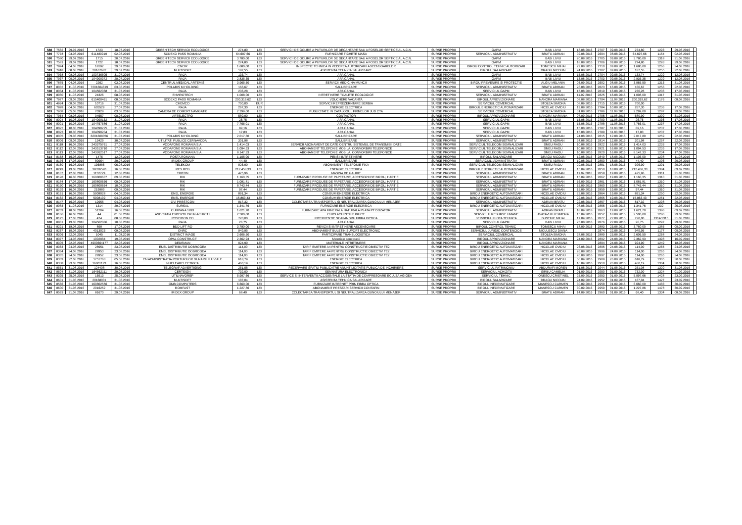| 588 | 7582 | 29.07.2016 | 1723 | 18.07.2016 | GREEN TECH SERVICII ECOLOGICE | 274,80 | LEI | SERVICII DE GOLIRE A PUTURILOR DE DECANTARE SAU A FOSELOR SEPTICE AL A.C.N. | SURSE PROPRII | GAPM | BABI LIVIU | 18.08.2016 | 2707 | 09.08.2016 | 274,80 | 1293 | 29.08.2016 | |
| 589 | 7778 | 03.08.2016 | 611489919 | 02.08.2016 | SODEXO PASS ROMANIA | 64.697,66 | LEI | FURNIZARE TICHETE MASA | SURSE PROPRII | SERVICIUL ADMINISTRATIV | BRATU ADRIAN | 02.08.2016 | 2694 | 08.08.2016 | 64.697,66 | 1154 | 02.08.2016 | |
| 590 | 7580 | 29.07.2016 | 1715 | 20.07.2016 | GREEN TECH SERVICII ECOLOGICE | 3.780,00 | LEI | SERVICII DE GOLIRE A PUTURILOR DE DECANTARE SAU A FOSELOR SEPTICE AL A.C.N. | SURSE PROPRII | GAPM | BABI LIVIU | 20.08.2016 | 2705 | 09.08.2016 | 3.780,00 | 1318 | 31.08.2016 | |
| 591 | 7581 | 29.07.2016 | 1722 | 18.07.2016 | GREEN TECH SERVICII ECOLOGICE | 274,80 | LEI | SERVICII DE GOLIRE A PUTURILOR DE DECANTARE SAU A FOSELOR SEPTICE AL A.C.N. | SURSE PROPRII | GAPM | BABI LIVIU | 18.08.2016 | 2706 | 09.08.2016 | 274,80 | 1293 | 29.08.2016 | |
| 592 | 7874 | 04.08.2016 | 18192 | 29.07.2016 | CNCIR | 1.680,00 | LEI | INSPECTIE TEHNICA IN VEDEREA AUTORIZARII ASCENSOARELOR | SURSE PROPRII | BIROU CONTROL TEHNIC AUTORIZARI | TOMESCU MIHAI | 29.08.2016 | 2710 | 09.08.2016 | 1.680,00 | 1266 | 24.08.2016 | |
| 593 | 7918 | 08.08.2016 | 20167682 | 29.07.2016 | MULTISOFT | 187,55 | LEI | ASISTENTA TEHNICA SALARIZARE | SURSE PROPRII | BIROUL SALARIZARE | DRAGU NICOLIN | 24.08.2016 | 2702 | 09.08.2016 | 187,55 | 1255 | 22.08.2016 | |
| 594 | 7938 | 08.08.2016 | 103736505 | 31.07.2016 | RAJA | 133,74 | LEI | APA CANAL | SURSE PROPRII | GAPM | BABI LIVIU | 15.08.2016 | 2704 | 09.08.2016 | 133,74 | 1229 | 12.08.2016 | |
| 595 | 7937 | 09.08.2016 | 104900372 | 28.07.2016 | RAJA | 2.835,35 | LEI | APA CANAL | SURSE PROPRII | GAPM | BABI LIVIU | 13.08.2016 | 2703 | 09.08.2016 | 2.835,35 | 1229 | 12.08.2016 | |
| 596 | 7875 | 04.08.2016 | 2262 | 03.08.2016 | CENTRUL MEDICAL ARTEMIS | 3.965,50 | LEI | SERVICII MEDICINA MUNCII | SURSE PROPRII | BIROU PREVENIRE SI PROTECTIE | ALGIU MELANIA | 03.09.2016 | 2692 | 08.08.2016 | 3.965,50 | 1313 | 31.08.2016 | |
| 597 | 8082 | 11.08.2016 | 7201604619 | 03.08.2016 | POLARIS M HOLDING | 166,67 | LEI | SALUBRIZARE | SURSE PROPRII | SERVICIUL ADMINISTRATIV | BRATU ADRIAN | 26.08.2016 | 2823 | 16.08.2016 | 166,67 | 1256 | 22.08.2016 | |
| 598 | 8084 | 11.08.2016 | 104562068 | 31.07.2016 | RAJA | 236,28 | LEI | APA CANAL | SURSE PROPRII | SERVICIUL GAPM | BABI LIVIU | 15.08.2016 | 2819 | 16.08.2016 | 236,28 | 1236 | 17.08.2016 | |
| 599 | 8080 | 11.08.2016 | 24326 | 08.08.2016 | ENVIROTECH | 1.008,00 | LEI | INTRETINERE TOALETE ECOLOGICE | SURSE PROPRII | SERVICIUL ADMINISTRATIV | BRATU ADRIAN | 11.09.2016 | 2825 | 16.08.2016 | 1.008,00 | 1317 | 31.08.2016 | |
| 600 | 7977 | 09.08.2016 | 615400461 | 08.08.2016 | SODEXO PASS ROMANIA | 200.319,62 | LEI | VOUCHERE VACANTA | SURSE PROPRII | BIROUL APROVIZIONARE | NANORA MARIANA | 08.08.2016 | 2794 | 11.08.2016 | 200.319,62 | 1176 | 08.08.2016 | |
| 601 | 4924 | 08.08.2016 | 10716 | 31.07.2016 | CHEMCO | 700,00 | EUR | SERVICII REPREZERNTARE SERBIA | SURSE PROPRII | SERVICIUL COMERCIAL | STOLEA SIMONA | 08.09.2016 | 2715 | 10.08.2016 | 700,00 | | | |
| 602 | 7878 | 04.08.2016 | 605529 | 27.07.2016 | RAJA | 267,30 | LEI | ENERGIE ELECTRICA | SURSE PROPRII | BIROUL ENERGETIC AUTOMATIZARI | NICOLAE OVIDIU | 19.08.2016 | 2784 | 10.08.2016 | 267,30 | 1236 | 17.08.2016 | |
| 603 | 7908 | 05.08.2016 | 70928 | 03.08.2016 | CAMERA DE COMERT NAVIGATIE | 2.299,00 | LEI | PUBLICITATE IN CATALOGUL FIRMELOR JUD CTA | SURSE PROPRII | SERVICIUL COMERCIAL | STOLEA SIMONA | 31.08.2016 | 2786 | 11.08.2016 | 2.299,00 | 1287 | 29.08.2016 | |
| 604 | 7954 | 08.08.2016 | 94557 | 08.08.2016 | ARTELECTRO | 580,90 | LEI | CONTACTOR | SURSE PROPRII | BIROUL APROVIZIONARE | NANORA MARIANA | 07.09.2016 | 2796 | 11.08.2016 | 580,90 | 1309 | 31.08.2016 | |
| 605 | 8024 | 10.08.2016 | 104090132 | 31.07.2016 | RAJA | 26,75 | LEI | APA CANAL | SURSE PROPRII | SERVICIUL GAPM | BABI LIVIU | 15.08.2016 | 2790 | 11.08.2016 | 26,75 | 1236 | 17.08.2016 | |
| 606 | 8021 | 10.08.2016 | 104757586 | 31.07.2016 | RAJA | 7.766,01 | LEI | APA CANAL | SURSE PROPRII | SERVICIUL GAPM | BABI LIVIU | 15.08.2016 | 2788 | 11.08.2016 | 7.766,01 | 1237 | 17.08.2016 | |
| 607 | 8022 | 10.08.2016 | 104090225 | 31.07.2016 | RAJA | 89,16 | LEI | APA CANAL | SURSE PROPRII | SERVICIUL GAPM | BABI LIVIU | 15.08.2016 | 2787 | 11.08.2016 | 89,16 | 1237 | 17.08.2016 | |
| 608 | 8023 | 10.08.2016 | 104090204 | 31.07.2016 | RAJA | 17,83 | LEI | APA CANAL | SURSE PROPRII | SERVICIUL GAPM | BABI LIVIU | 15.08.2016 | 2789 | 11.08.2016 | 17,83 | 1237 | 17.08.2016 | |
| 609 | 8005 | 09.08.2016 | 6201608356 | 31.07.2016 | POLARIS M HOLDING | 2.017,80 | LEI | SALUBRIZARE | SURSE PROPRII | SERVICIUL ADMINISTRATIV | BRATU ADRIAN | 24.08.2016 | 2815 | 12.08.2016 | 2.017,80 | 1259 | 22.08.2016 | |
| 610 | 8006 | 09.08.2016 | 13429 | 30.07.2016 | UTILITATI PUBLICE CERNAVODA | 301,98 | LEI | SALUBRIZARE | SURSE PROPRII | SERVICIUL ADMINISTRATIV | BRATU ADRIAN | 24.08.2016 | 2814 | 12.08.2016 | 301,98 | 1257 | 22.08.2016 | |
| 611 | 8118 | 16.08.2016 | 243375761 | 27.07.2016 | VODAFONE ROMANIA S.A. | 1.414,03 | LEI | SERVICII ABONAMENT DE DATE OENTRU SISTEMUL DE TRANSMISII DATE | SURSE PROPRII | SERVICIUL TELECOM SEMNALIZARI | SMEU RADU | 10.08.2016 | 2822 | 16.08.2016 | 1.414,03 | 1233 | 17.08.2016 | |
| 612 | 8112 | 12.08.2016 | 243513710 | 27.07.2016 | VODAFONE ROMANIA S.A. | 1.094,53 | LEI | ABONAMENT TELEFONIE MOBILA, CONVORBIRI TELEFONICE | SURSE PROPRII | SERVICIUL TELECOM SEMNALIZARI | SMEU RADU | 10.08.2016 | 2821 | 16.08.2016 | 1.094,53 | 1235 | 17.08.2016 | |
| 613 | 8113 | 12.08.2016 | 243262517 | 27.07.2016 | VODAFONE ROMANIA S.A. | 8.147,33 | LEI | ABONAMENT TELEFONIE MOBILA, CONVORBIRI TELEFONICE | SURSE PROPRII | SERVICIUL TELECOM SEMNALIZARI | SMEU RADU | 10.08.2016 | 2820 | 16.08.2016 | 8.147,33 | 1234 | 17.08.2016 | |
| 614 | 8158 | 16.08.2016 | 1476 | 12.08.2016 | POSTA ROMANA | 1.105,00 | LEI | PENSII INTRETINERE | SURSE PROPRII | BIROUL SALARIZARE | DRAGU NICOLIN | 12.08.2016 | 2849 | 18.08.2016 | 1.105,00 | 1208 | 11.08.2016 | |
| 615 | 8176 | 17.08.2016 | 80964 | 29.07.2016 | IRIDEX GROUP | 44,40 | LEI | SALUBRIZARE | SURSE PROPRII | SERVICIUL; ADMINISTRATIV | BRATU ADRIAN | 19.08.2016 | 2850 | 18.08.2016 | 44,40 | 1296 | 29.08.2016 | |
| 616 | 8160 | 16.08.2016 | 136886 | 06.08.2016 | TELEKOM | 926,90 | LEI | ABONAMENT TELEFONIE FIXA | SURSE PROPRII | SERVICIUL TELECOM SEMNALIZARI | SMEU RADU | 29.08.2016 | 2851 | 18.08.2016 | 926,90 | 1301 | 29.08.2016 | |
| 617 | 8249 | 19.08.2016 | 38326570 | 16.08.2016 | RCS RDS | 212.458,33 | LEI | ENERGIE ELECTRICA | SURSE PROPRII | BIROUL ENERGETIC AUTOMATIZARI | NICOLAE OVIDIU | 15.09.2016 | 2850 | 18.08.2016 | 212.458,33 | 1384 | 09.09.2016 | |
| 618 | 8107 | 12.08.2016 | 1152729 | 12.08.2016 | TRITON | 425,96 | LEI | MASINA DE GAURIT | SURSE PROPRII | SERVICIUL ADMINISTRATIV | BRATU ADRIAN | 11.09.2016 | 2858 | 19.08.2016 | 425,96 | 1311 | 31.08.2016 | |
| 619 | 8128 | 16.08.2016 | 160800637 | 09.08.2016 | RIK | 1.160,35 | LEI | FURNIZARE PRODUSE DE PAPETARIE, ACCESORII DE BIROU, HARTIE | SURSE PROPRII | SERVICIUL ADMINISTRATIV | BRATU ADRIAN | 15.09.2016 | 2862 | 19.08.2016 | 1.160,35 | 1310 | 31.08.2016 | |
| 620 | 8184 | 17.08.2016 | 160800636 | 09.08.2016 | RIK | 1.081,81 | LEI | FURNIZARE PRODUSE DE PAPETARIE, ACCESORII DE BIROU, HARTIE | SURSE PROPRII | SERVICIUL ADMINISTRATIV | BRATU ADRIAN | 16.09.2016 | 2861 | 19.08.2016 | 1.081,81 | 1310 | 31.08.2016 | |
| 621 | 8130 | 16.08.2016 | 160800654 | 10.08.2016 | RIK | 8.743,44 | LEI | FURNIZARE PRODUSE DE PAPETARIE, ACCESORII DE BIROU, HARTIE | SURSE PROPRII | SERVICIUL ADMINISTRATIV | BRATU ADRIAN | 15.09.2016 | 2860 | 19.08.2016 | 8.743,44 | 1310 | 31.08.2016 | |
| 622 | 8129 | 16.08.2016 | 219989 | 09.08.2016 | RIK | 97,44 | LEI | FURNIZARE PRODUSE DE PAPETARIE, ACCESORII DE BIROU, HARTIE | SURSE PROPRII | SERVICIUL ADMINISTRATIV | BRATU ADRIAN | 15.09.2016 | 2859 | 19.08.2016 | 97,44 | 1310 | 31.08.2016 | |
| 623 | 8161 | 16.08.2016 | 5908028 | 04.08.2016 | ENEL ENERGIE | 891,34 | LEI | CONSUM ENERGIE ELECTRICA | SURSE PROPRII | BIROU ENERGETIC AUTOMATIZARI | NICOLAE OVIDIU | 22.08.2016 | 2864 | 19.08.2016 | 891,34 | 1250 | 22.08.2016 | |
| 624 | 8162 | 16.08.2016 | 5908139 | 04.08.2016 | ENEL ENERGIE | 15.863,43 | LEI | CONSUM ENERGIE ELECTRICA | SURSE PROPRII | BIROU ENERGETIC AUTOMATIZARI | NICOLAE OVIDIU | 22.08.2016 | 2865 | 19.08.2016 | 15.863,43 | 1251 | 22.08.2016 | |
| 625 | 8147 | 16.08.2016 | 12955 | 04.08.2016 | OVI PRESTCON | 817,32 | LEI | COLECTAREA TRANSPORTUL SI NEUTRALIZAREA GUNOIULUI MENAJER | SURSE PROPRII | SERVICIUL ADMINISTRATIV | ADRIAN BRATU | 22.08.2016 | 2857 | 19.08.2016 | 817,32 | 1298 | 29.08.2016 | |
| 626 | 8083 | 11.08.2016 | 1314 | 29.07.2016 | SURSAL | 1.341,76 | LEI | FURNIZARE ENERGIE ELECREICA | SURSE PROPRII | BIROU ENERGETIC AUTOMATIZARI | NICOLAE OVIDIU | 08.08.2016 | 2855 | 19.08.2016 | 1.341,76 | 232 | 25.08.2016 | |
| 627 | 8209 | 18.08.2016 | 51204 | 16.08.2016 | CUMPANA 1993 | 1.621,70 | LEI | FURNIZARE APA MINERALA NATURALA PLATA PT DOZATOR | SURSE PROPRII | SERVICIUL ADMINISTRATIV | ADRIAN BRATU | 18.09.2018 | 2863 | 19.08.2016 | 1.621,70 | 1386 | 09.09.2016 | |
| 628 | 8166 | 16.08.2016 | 44 | 01.08.2016 | ASOCIATIA EXPERTILOR IN ACHIZITII | 2.500,00 | LEI | CURS ACHIZITII PUBLICE | SURSE PROPRII | SERVICIUL RESURSE UMANE | AVATAVULUI SIMONA | 15.09.2016 | 2852 | 18.08.2016 | 2.500,00 | 1286 | 29.08.2016 | |
| 629 | 8175 | 17.08.2016 | 474 | 08.08.2016 | POSEIDON CO | 720,00 | LEI | INTERVENTIE SCAFANDRU FIBRA OPTICA | SURSE PROPRII | SERVICIUL FLOTA TEHNICA | BUSTIUC MIHAI | 17.09.2016 | 2877 | 22.08.2016 | 720,00 | 1314/1315 | 31.08.2016 | |
| 630 | 8861 | 19.08.2016 | 104562086 | 10.08.2016 | RAJA | 26,75 | LEI | APA CANAL | SURSE PROPRII | SERVICIUL GAPM | BABI LIVIU | 25.08.2016 | 2876 | 22.08.2016 | 26,75 | 1297 | 29.08.2016 | |
| 631 | 8221 | 18.08.2016 | 898 | 17.08.2016 | BDD LIFT RO | 3.780,00 | LEI | REVIZII SI INTRETINERE ASCENSOARE | SURSE PROPRII | BIROUL CONTROL TEHNIC | TOMESCU MIHAI | 18.09.2016 | 2883 | 23.08.2016 | 3.780,00 | 1385 | 09.09.2016 | |
| 632 | 8267 | 19.08.2016 | 4013023 | 09.08.2016 | ONRC | 949,95 | LEI | ABONAMENT BULETIN SUPORT ELECTRONIC | SURSE PROPRII | SERVICIUL JURIDIC CONTENCIOS | NICULESCU DIANA | | 2874 | 22.08.2016 | 949,95 | 1177 | 09.08.2016 | |
| 633 | 8306 | 22.08.2016 | 1045 | 11.08.2016 | DISTINCT IMAGE | 2.606,50 | LEI | PARTICIPARE TRANSLOGISTICA | SURSE PROPRII | SERVICIUL COMERCIAL | STOLEA SIMONA | 28.08.2016 | 2889 | 23.08.2016 | 2.606,50 | 1268 | 24.08.2016 | |
| 634 | 8377 | 24.08.2016 | 1002984 | 19.08.2016 | OPAL CONSTRUCT | 2.362,93 | LEI | Materiale constructii | SURSE PROPRII | BIROUL APROVIZIONARE | NANORA MARIANA | 24.09.2016 | 2892 | 24.08.2016 | 2.362,93 | 1398 | 16.09.2016 | |
| 635 | 8305 | 22.08.2016 | 4900664177 | 22.08.2016 | DEDEMAN | 924,90 | LEI | MATERIALE INTRETINERE | SURSE PROPRII | BIROUL APROVIZIONARE | NANORA MARIANA | | 2894 | 24.08.2016 | 924,90 | 1249 | 18.08.2016 | |
| 636 | 8363 | 24.08.2016 | 28951 | 23.08.2016 | ENEL DISTRIBUTIE DOBROGEA | 114,00 | LEI | TARIF EMITERE A4 PENTRU CONSTRUCTIE OBIECTIV TE2 | SURSE PROPRII | BIROU ENERGETIC AUTOMATIZARI | NICOLAE OVIDIU | 26.08.2016 | 2895 | 24.08.2016 | 114,00 | 1265 | 24.08.2016 | |
| 637 | 8364 | 24.08.2016 | 28953 | 23.08.2016 | ENEL DISTRIBUTIE DOBROGEA | 114,00 | LEI | TARIF EMITERE A4 PENTRU CONSTRUCTIE OBIECTIV TE2 | SURSE PROPRII | BIROU ENERGETIC AUTOMATIZARI | NICOLAE OVIDIU | 26.08.2016 | 2896 | 24.08.2016 | 114,00 | 1265 | 24.08.2016 | |
| 638 | 8365 | 24.08.2016 | 28952 | 23.08.2016 | ENEL DISTRIBUTIE DOBROGEA | 114,00 | LEI | TARIF EMITERE A4 PENTRU CONSTRUCTIE OBIECTIV TE2 | SURSE PROPRII | BIROU ENERGETIC AUTOMATIZARI | NICOLAE OVIDIU | 26.08.2016 | 2897 | 24.08.2016 | 114,00 | 1265 | 24.08.2016 | |
| 639 | 8309 | 22.08.2016 | 1751763 | 05.08.2016 | CN ADMINISTRATIA PORTURILOR DUNARII FLUVIALE | 618,79 | LEI | ENERGIE ELECTRICA | SURSE PROPRII | BIROU ENERGETIC AUTOMATIZARI | NICOLAE OVIDIU | 06.09.2016 | 2909 | 26.08.2016 | 618,79 | 1305 | 30.08.2016 | |
| 640 | 8338 | 23.08.2016 | 16001123 | 16.08.2016 | NUCLEARELECTRICA | 460,19 | LEI | ENERGIE ELECTRICA | SURSE PROPRII | BIROU ENERGETIC AUTOMATIZARI | NICOLAE OVIDIU | 16.09.2016 | 2910 | 26.08.2016 | 460,19 | 1304 | 30.08.2016 | |
| 641 | 8551 | 31.08.2016 | 124408 | 30.08.2016 | TELEGRAF ADVERTISING | 251,08 | LEI | REZERVARE SPATIU PUBLICATRE ANUNT LICITATIE PUBLICA DE INCHIRIERE | SURSE PROPRII | SERVICIUL PATRIMONIU | ABDURAFI MOREN | 31.08.2016 | 2944 | 31.08.2016 | 251,08 | 1320 | 31.08.2016 | |
| 642 | 8604 | 31.08.2016 | 164562111 | 29.08.2016 | CERTSIGN | 732,00 | LEI | SEMNATURA ELECTRONICA | SURSE PROPRII | SERVICIUL ACHIZITII | SIRBU CAMELIA | 01.09.2016 | 2950 | 01.09.2016 | 732,00 | 1324 | 01.09.2016 | |
| 643 | 8395 | 25.08.2016 | 15913 | 25.08.2016 | UTILNAVOREP | 5.997,66 | LEI | SERVICE SI INTERVENTII ACCIDENTALE LA STATIA DE COMPRESOARE ECLUZA AGIGEA | SURSE PROPRII | SERVICIUL TEHNIC | IONESCU CRISTINEL | 25.09.2016 | 2953 | 01.09.2016 | 5.997,66 | 1428 | 23.09.2016 | |
| 644 | 8601 | 31.08.2016 | 20168031 | 31.08.2016 | MULTISOFT | 187,04 | LEI | ASISTENTA TEHNICA SALARIZARE | SURSE PROPRII | BIROUL SALARIZARE | DRAGU NICOLIN | 24.09.2016 | 2952 | 01.09.2016 | 187,04 | 1427 | 23.09.2016 | |
| 645 | 8566 | 31.08.2016 | 160802556 | 31.08.2016 | GMB COMPUTERS | 6.660,00 | LEI | FURNIZARE INTERNET PRIN FIBRA OPTICA | SURSE PROPRII | BIROUL INFORMATIZARE | MANESCU CARMEN | 30.09.2016 | 2958 | 01.09.2016 | 6.660,00 | 1483 | 30.09.2016 | |
| 646 | 8600 | 31.08.2016 | 2016252 | 31.08.2016 | ROMFAST | 1.227,86 | LEI | ABONAMENT PRESTARI SERVICII CONTAFIN | SURSE PROPRII | BIROUL INFORMATIZARE | MANESCU CARMEN | 30.09.2016 | 2959 | 01.09.2016 | 1.227,86 | 1478 | 30.09.2016 | |
| 647 | 8593 | 31.08.2016 | 81670 | 29.07.2016 | IRIDEX GROUP | 68,40 | LEI | COLECTAREA TRANSPORTUL SI NEUTRALIZAREA GUNOIULUI MENAJER | SURSE PROPRII | SERVICIUL ADMINISTRATIV | BRATU ADRIAN | 14.09.2016 | 2960 | 01.09.2016 | 68,40 | 1334 | 08.09.2016 | |